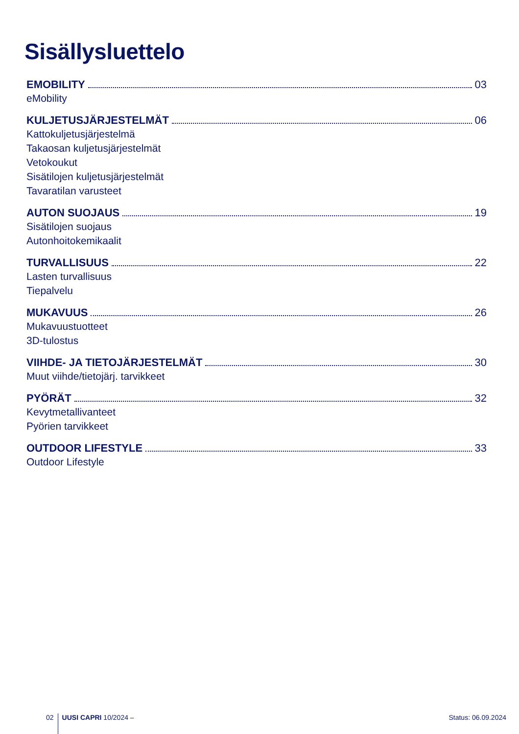Sisällysluettelo
EMOBILITY 03
eMobility
KULJETUSJÄRJESTELMÄT 06
Kattokuljetusjärjestelmä
Takaosan kuljetusjärjestelmät
Vetokoukut
Sisätilojen kuljetusjärjestelmät
Tavaratilan varusteet
AUTON SUOJAUS 19
Sisätilojen suojaus
Autonhoitokemikaalit
TURVALLISUUS 22
Lasten turvallisuus
Tiepalvelu
MUKAVUUS 26
Mukavuustuotteet
3D-tulostus
VIIHDE- JA TIETOJÄRJESTELMÄT 30
Muut viihde/tietojärj. tarvikkeet
PYÖRÄT 32
Kevytmetallivanteet
Pyörien tarvikkeet
OUTDOOR LIFESTYLE 33
Outdoor Lifestyle
02 UUSI CAPRI 10/2024 – Status: 06.09.2024